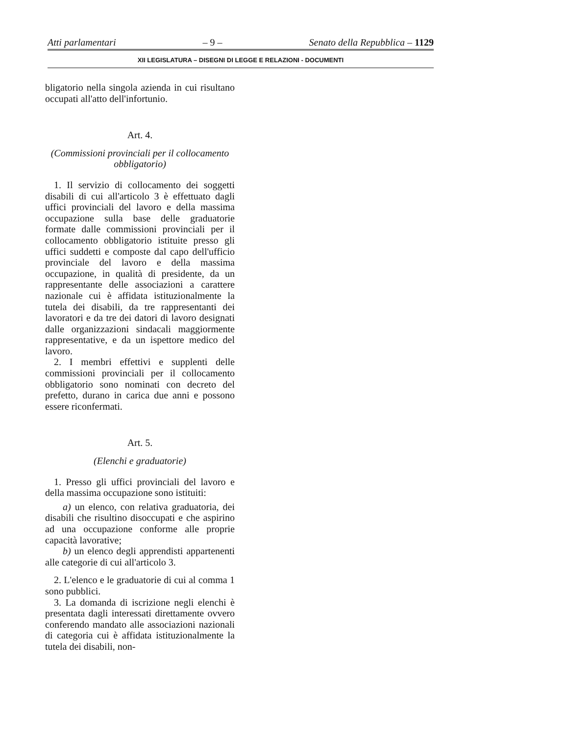Atti parlamentari – 9 – Senato della Repubblica – 1129
XII LEGISLATURA – DISEGNI DI LEGGE E RELAZIONI - DOCUMENTI
bligatorio nella singola azienda in cui risultano occupati all'atto dell'infortunio.
Art. 4.
(Commissioni provinciali per il collocamento obbligatorio)
1. Il servizio di collocamento dei soggetti disabili di cui all'articolo 3 è effettuato dagli uffici provinciali del lavoro e della massima occupazione sulla base delle graduatorie formate dalle commissioni provinciali per il collocamento obbligatorio istituite presso gli uffici suddetti e composte dal capo dell'ufficio provinciale del lavoro e della massima occupazione, in qualità di presidente, da un rappresentante delle associazioni a carattere nazionale cui è affidata istituzionalmente la tutela dei disabili, da tre rappresentanti dei lavoratori e da tre dei datori di lavoro designati dalle organizzazioni sindacali maggiormente rappresentative, e da un ispettore medico del lavoro.
2. I membri effettivi e supplenti delle commissioni provinciali per il collocamento obbligatorio sono nominati con decreto del prefetto, durano in carica due anni e possono essere riconfermati.
Art. 5.
(Elenchi e graduatorie)
1. Presso gli uffici provinciali del lavoro e della massima occupazione sono istituiti:
a) un elenco, con relativa graduatoria, dei disabili che risultino disoccupati e che aspirino ad una occupazione conforme alle proprie capacità lavorative;
b) un elenco degli apprendisti appartenenti alle categorie di cui all'articolo 3.
2. L'elenco e le graduatorie di cui al comma 1 sono pubblici.
3. La domanda di iscrizione negli elenchi è presentata dagli interessati direttamente ovvero conferendo mandato alle associazioni nazionali di categoria cui è affidata istituzionalmente la tutela dei disabili, non-